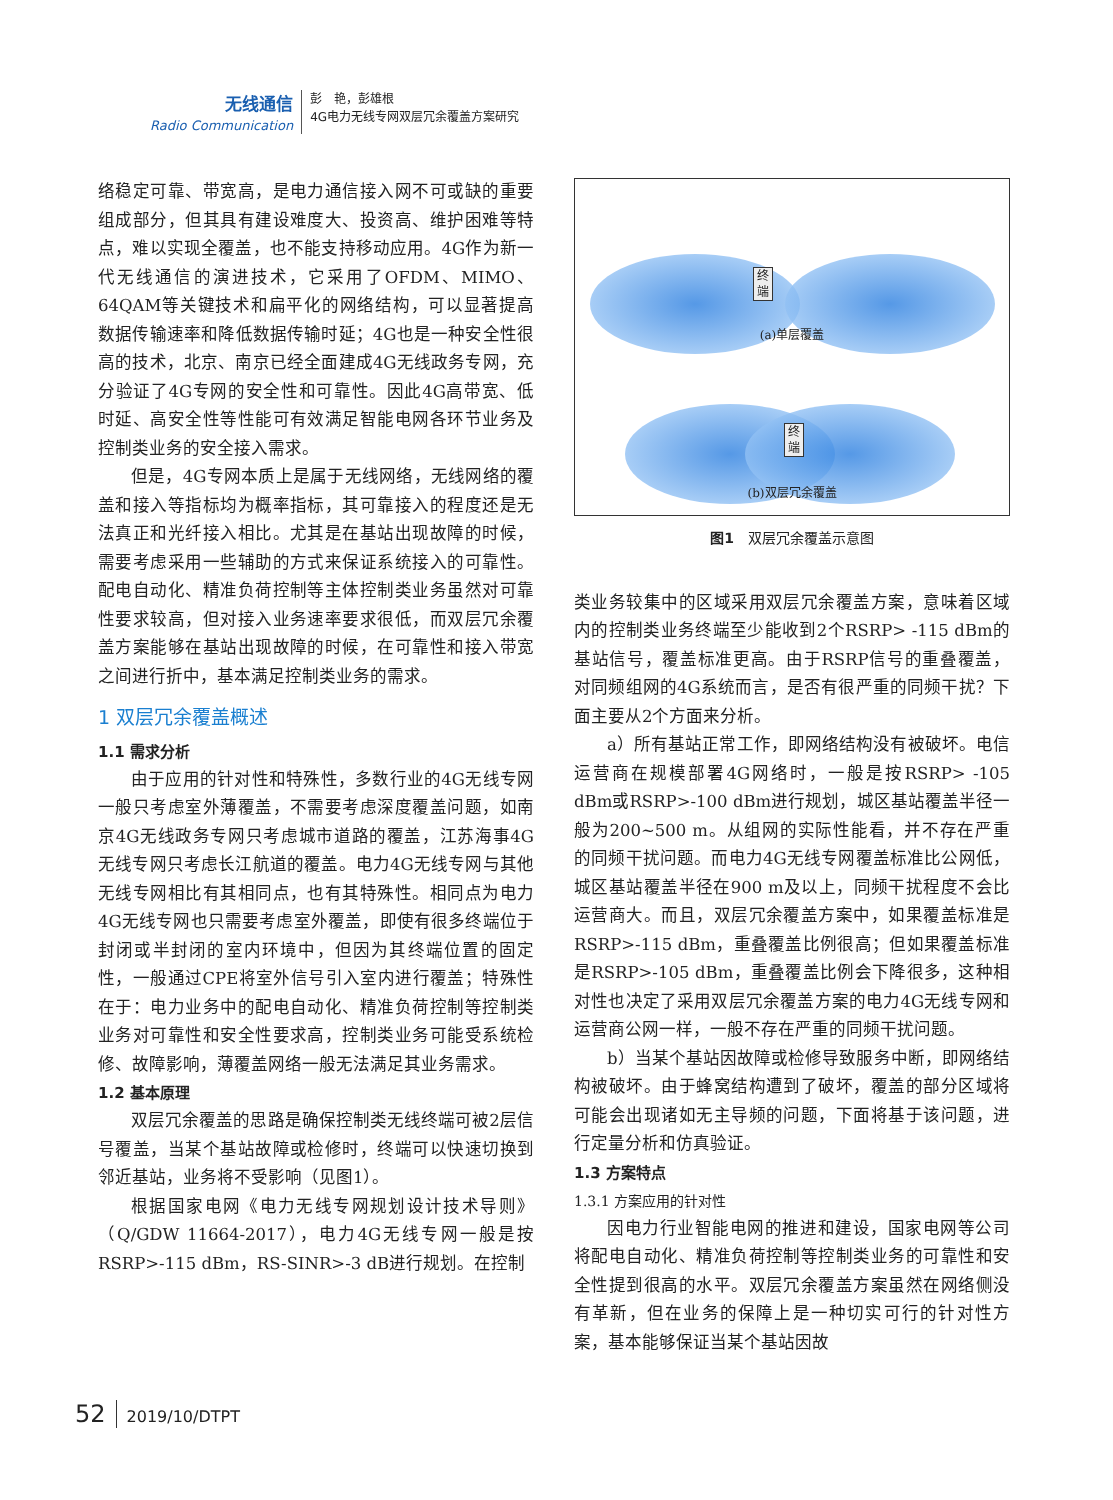无线通信
Radio Communication
彭　艳，彭雄根
4G电力无线专网双层冗余覆盖方案研究
络稳定可靠、带宽高，是电力通信接入网不可或缺的重要组成部分，但其具有建设难度大、投资高、维护困难等特点，难以实现全覆盖，也不能支持移动应用。4G作为新一代无线通信的演进技术，它采用了OFDM、MIMO、64QAM等关键技术和扁平化的网络结构，可以显著提高数据传输速率和降低数据传输时延；4G也是一种安全性很高的技术，北京、南京已经全面建成4G无线政务专网，充分验证了4G专网的安全性和可靠性。因此4G高带宽、低时延、高安全性等性能可有效满足智能电网各环节业务及控制类业务的安全接入需求。
但是，4G专网本质上是属于无线网络，无线网络的覆盖和接入等指标均为概率指标，其可靠接入的程度还是无法真正和光纤接入相比。尤其是在基站出现故障的时候，需要考虑采用一些辅助的方式来保证系统接入的可靠性。配电自动化、精准负荷控制等主体控制类业务虽然对可靠性要求较高，但对接入业务速率要求很低，而双层冗余覆盖方案能够在基站出现故障的时候，在可靠性和接入带宽之间进行折中，基本满足控制类业务的需求。
1 双层冗余覆盖概述
1.1 需求分析
由于应用的针对性和特殊性，多数行业的4G无线专网一般只考虑室外薄覆盖，不需要考虑深度覆盖问题，如南京4G无线政务专网只考虑城市道路的覆盖，江苏海事4G无线专网只考虑长江航道的覆盖。电力4G无线专网与其他无线专网相比有其相同点，也有其特殊性。相同点为电力4G无线专网也只需要考虑室外覆盖，即使有很多终端位于封闭或半封闭的室内环境中，但因为其终端位置的固定性，一般通过CPE将室外信号引入室内进行覆盖；特殊性在于：电力业务中的配电自动化、精准负荷控制等控制类业务对可靠性和安全性要求高，控制类业务可能受系统检修、故障影响，薄覆盖网络一般无法满足其业务需求。
1.2 基本原理
双层冗余覆盖的思路是确保控制类无线终端可被2层信号覆盖，当某个基站故障或检修时，终端可以快速切换到邻近基站，业务将不受影响（见图1）。
根据国家电网《电力无线专网规划设计技术导则》（Q/GDW 11664-2017），电力4G无线专网一般是按RSRP>-115 dBm，RS-SINR>-3 dB进行规划。在控制
终端
(a)单层覆盖
终端
(b)双层冗余覆盖
图1　双层冗余覆盖示意图
类业务较集中的区域采用双层冗余覆盖方案，意味着区域内的控制类业务终端至少能收到2个RSRP> -115 dBm的基站信号，覆盖标准更高。由于RSRP信号的重叠覆盖，对同频组网的4G系统而言，是否有很严重的同频干扰？下面主要从2个方面来分析。
a）所有基站正常工作，即网络结构没有被破坏。电信运营商在规模部署4G网络时，一般是按RSRP> -105 dBm或RSRP>-100 dBm进行规划，城区基站覆盖半径一般为200~500 m。从组网的实际性能看，并不存在严重的同频干扰问题。而电力4G无线专网覆盖标准比公网低，城区基站覆盖半径在900 m及以上，同频干扰程度不会比运营商大。而且，双层冗余覆盖方案中，如果覆盖标准是RSRP>-115 dBm，重叠覆盖比例很高；但如果覆盖标准是RSRP>-105 dBm，重叠覆盖比例会下降很多，这种相对性也决定了采用双层冗余覆盖方案的电力4G无线专网和运营商公网一样，一般不存在严重的同频干扰问题。
b）当某个基站因故障或检修导致服务中断，即网络结构被破坏。由于蜂窝结构遭到了破坏，覆盖的部分区域将可能会出现诸如无主导频的问题，下面将基于该问题，进行定量分析和仿真验证。
1.3 方案特点
1.3.1 方案应用的针对性
因电力行业智能电网的推进和建设，国家电网等公司将配电自动化、精准负荷控制等控制类业务的可靠性和安全性提到很高的水平。双层冗余覆盖方案虽然在网络侧没有革新，但在业务的保障上是一种切实可行的针对性方案，基本能够保证当某个基站因故
52 2019/10/DTPT